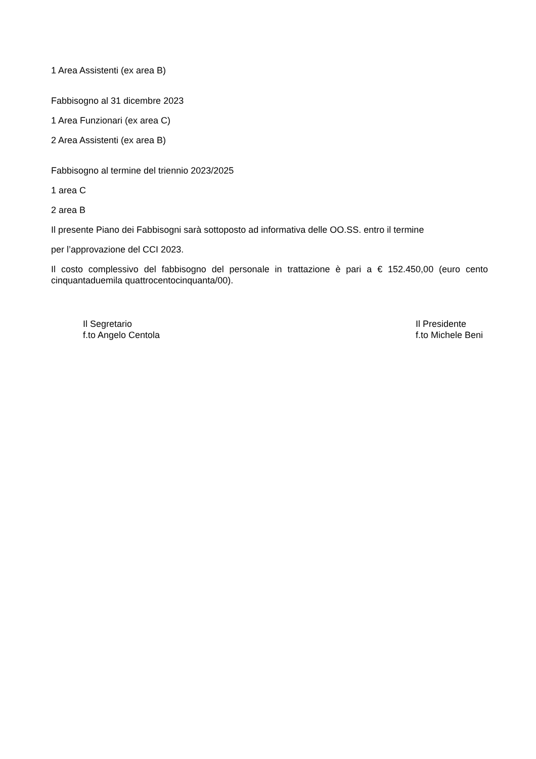1 Area Assistenti (ex area B)
Fabbisogno al 31 dicembre 2023
1 Area Funzionari (ex area C)
2 Area Assistenti (ex area B)
Fabbisogno al termine del triennio 2023/2025
1 area C
2 area B
Il presente Piano dei Fabbisogni sarà sottoposto ad informativa delle OO.SS. entro il termine
per l’approvazione del CCI 2023.
Il costo complessivo del fabbisogno del personale in trattazione è pari a € 152.450,00 (euro cento cinquantaduemila quattrocentocinquanta/00).
Il Segretario
f.to Angelo Centola
Il Presidente
f.to Michele Beni